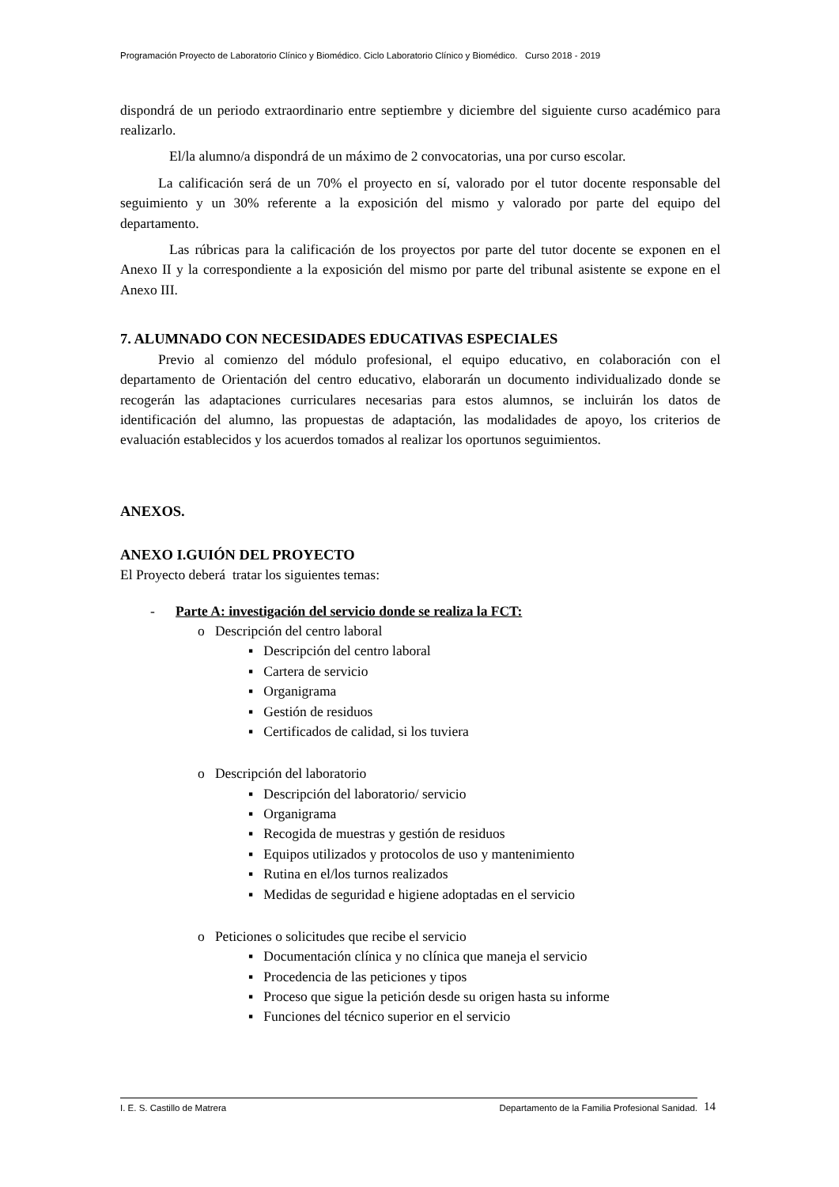Programación Proyecto de Laboratorio Clínico y Biomédico. Ciclo Laboratorio Clínico y Biomédico. Curso 2018 - 2019
dispondrá de un periodo extraordinario entre septiembre y diciembre del siguiente curso académico para realizarlo.
El/la alumno/a dispondrá de un máximo de 2 convocatorias, una por curso escolar.
La calificación será de un 70% el proyecto en sí, valorado por el tutor docente responsable del seguimiento y un 30% referente a la exposición del mismo y valorado por parte del equipo del departamento.
Las rúbricas para la calificación de los proyectos por parte del tutor docente se exponen en el Anexo II y la correspondiente a la exposición del mismo por parte del tribunal asistente se expone en el Anexo III.
7. ALUMNADO CON NECESIDADES EDUCATIVAS ESPECIALES
Previo al comienzo del módulo profesional, el equipo educativo, en colaboración con el departamento de Orientación del centro educativo, elaborarán un documento individualizado donde se recogerán las adaptaciones curriculares necesarias para estos alumnos, se incluirán los datos de identificación del alumno, las propuestas de adaptación, las modalidades de apoyo, los criterios de evaluación establecidos y los acuerdos tomados al realizar los oportunos seguimientos.
ANEXOS.
ANEXO I.GUIÓN DEL PROYECTO
El Proyecto deberá tratar los siguientes temas:
- Parte A: investigación del servicio donde se realiza la FCT:
o Descripción del centro laboral
▪ Descripción del centro laboral
▪ Cartera de servicio
▪ Organigrama
▪ Gestión de residuos
▪ Certificados de calidad, si los tuviera
o Descripción del laboratorio
▪ Descripción del laboratorio/ servicio
▪ Organigrama
▪ Recogida de muestras y gestión de residuos
▪ Equipos utilizados y protocolos de uso y mantenimiento
▪ Rutina en el/los turnos realizados
▪ Medidas de seguridad e higiene adoptadas en el servicio
o Peticiones o solicitudes que recibe el servicio
▪ Documentación clínica y no clínica que maneja el servicio
▪ Procedencia de las peticiones y tipos
▪ Proceso que sigue la petición desde su origen hasta su informe
▪ Funciones del técnico superior en el servicio
I. E. S. Castillo de Matrera Departamento de la Familia Profesional Sanidad. 14